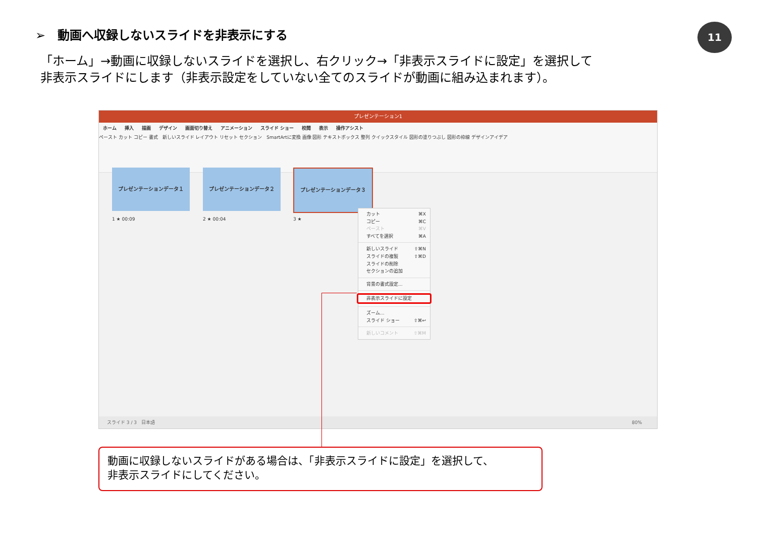➢　動画へ収録しないスライドを非表示にする
11
「ホーム」→動画に収録しないスライドを選択し、右クリック→「非表示スライドに設定」を選択して
非表示スライドにします（非表示設定をしていない全てのスライドが動画に組み込まれます）。
プレゼンテーション1
ホーム 挿入 描画 デザイン 画面切り替え アニメーション スライド ショー 校閲 表示 操作アシスト
ペースト カット コピー 書式　新しいスライド レイアウト リセット セクション　SmartArtに変換 画像 図形 テキストボックス 整列 クイックスタイル 図形の塗りつぶし 図形の枠線 デザインアイデア
プレゼンテーションデータ１ プレゼンテーションデータ２ プレゼンテーションデータ３
1 ★ 00:09 2 ★ 00:04 3 ★
カット ⌘X
コピー ⌘C
ペースト ⌘V
すべてを選択 ⌘A
新しいスライド ⇧⌘N
スライドの複製 ⇧⌘D
スライドの削除
セクションの追加
背景の書式設定...
非表示スライドに設定
ズーム...
スライド ショー ⇧⌘↩
新しいコメント ⇧⌘M
スライド 3 / 3　日本語 80%
動画に収録しないスライドがある場合は、「非表示スライドに設定」を選択して、
非表示スライドにしてください。